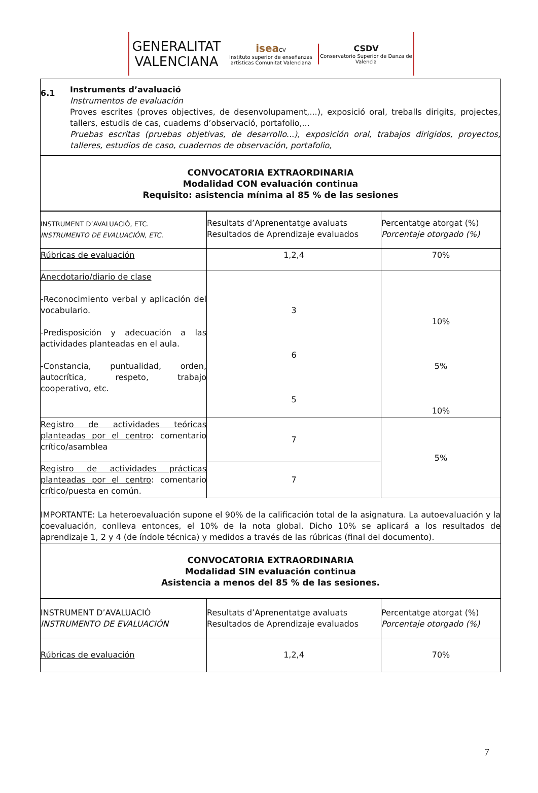GENERALITAT
VALENCIANA
isea CV
Instituto superior de enseñanzas artísticas Comunitat Valenciana
CSDV
Conservatorio Superior de Danza de Valencia
6.1
Instruments d’avaluació
Instrumentos de evaluación
Proves escrites (proves objectives, de desenvolupament,...), exposició oral, treballs dirigits, projectes, tallers, estudis de cas, cuaderns d’observació, portafolio,...
Pruebas escritas (pruebas objetivas, de desarrollo...), exposición oral, trabajos dirigidos, proyectos, talleres, estudios de caso, cuadernos de observación, portafolio,
CONVOCATORIA EXTRAORDINARIA
Modalidad CON evaluación continua
Requisito: asistencia mínima al 85 % de las sesiones
| INSTRUMENT D’AVALUACIÓ, ETC. INSTRUMENTO DE EVALUACIÓN, ETC. | Resultats d’Aprenentatge avaluats Resultados de Aprendizaje evaluados | Percentatge atorgat (%) Porcentaje otorgado (%) |
| Rúbricas de evaluación | 1,2,4 | 70% |
| Anecdotario/diario de clase -Reconocimiento verbal y aplicación del vocabulario. -Predisposición y adecuación a las actividades planteadas en el aula. -Constancia, puntualidad, orden, autocrítica, respeto, trabajo cooperativo, etc. | 3 6 5 | 10% 5% 10% |
| Registro de actividades teóricas planteadas por el centro : comentario crítico/asamblea | 7 | 5% |
| Registro de actividades prácticas planteadas por el centro : comentario crítico/puesta en común. | 7 | |
IMPORTANTE: La heteroevaluación supone el 90% de la calificación total de la asignatura. La autoevaluación y la coevaluación, conlleva entonces, el 10% de la nota global. Dicho 10% se aplicará a los resultados de aprendizaje 1, 2 y 4 (de índole técnica) y medidos a través de las rúbricas (final del documento).
CONVOCATORIA EXTRAORDINARIA
Modalidad SIN evaluación continua
Asistencia a menos del 85 % de las sesiones.
| INSTRUMENT D’AVALUACIÓ INSTRUMENTO DE EVALUACIÓN | Resultats d’Aprenentatge avaluats Resultados de Aprendizaje evaluados | Percentatge atorgat (%) Porcentaje otorgado (%) |
| Rúbricas de evaluación | 1,2,4 | 70% |
7